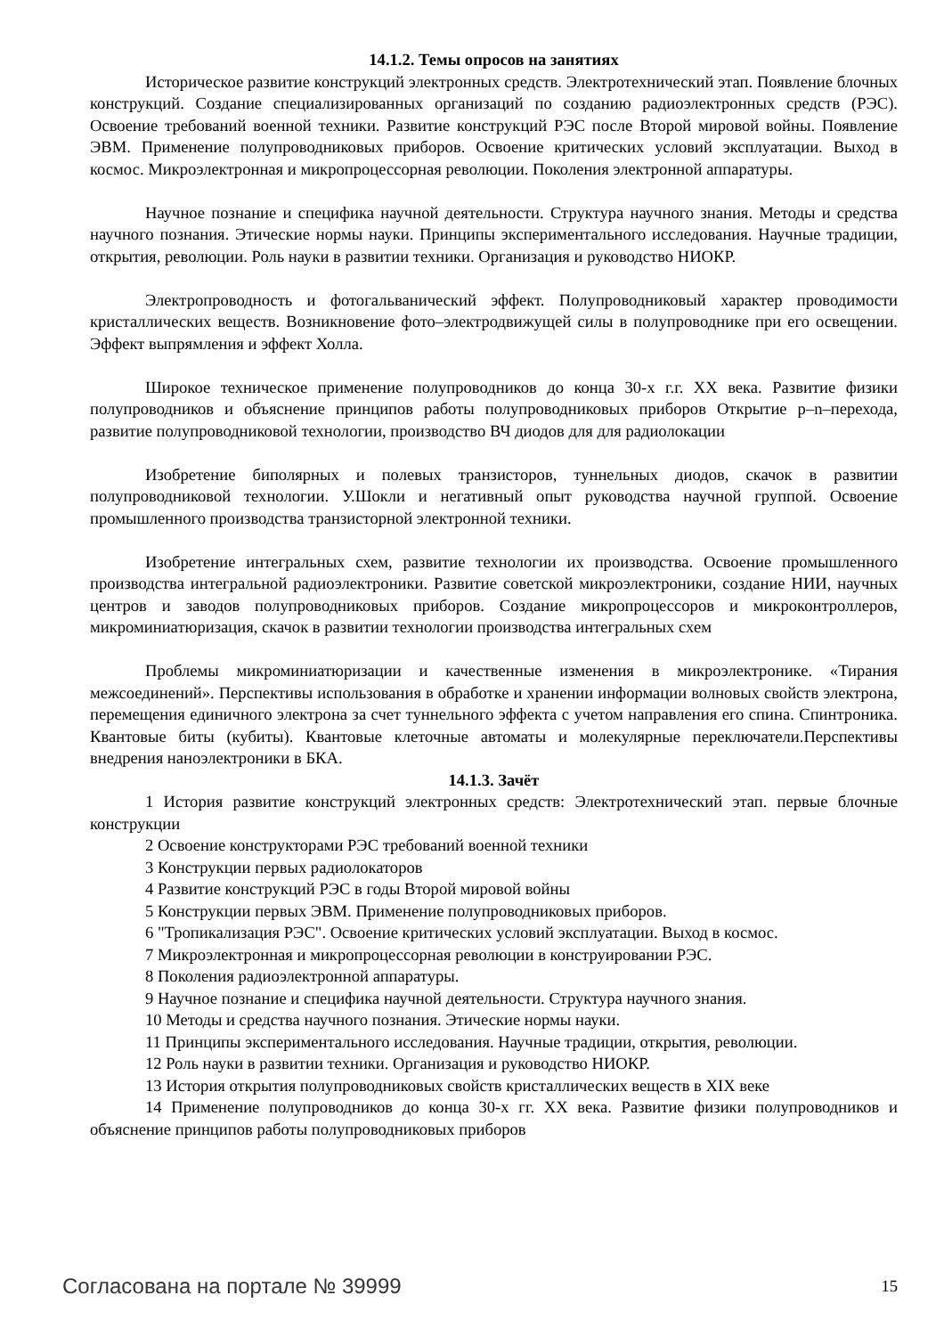14.1.2. Темы опросов на занятиях
Историческое развитие конструкций электронных средств. Электротехнический этап. Появление блочных конструкций. Создание специализированных организаций по созданию радиоэлектронных средств (РЭС). Освоение требований военной техники. Развитие конструкций РЭС после Второй мировой войны. Появление ЭВМ. Применение полупроводниковых приборов. Освоение критических условий эксплуатации. Выход в космос. Микроэлектронная и микропроцессорная революции. Поколения электронной аппаратуры.
Научное познание и специфика научной деятельности. Структура научного знания. Методы и средства научного познания. Этические нормы науки. Принципы экспериментального исследования. Научные традиции, открытия, революции. Роль науки в развитии техники. Организация и руководство НИОКР.
Электропроводность и фотогальванический эффект. Полупроводниковый характер проводимости кристаллических веществ. Возникновение фото–электродвижущей силы в полупроводнике при его освещении. Эффект выпрямления и эффект Холла.
Широкое техническое применение полупроводников до конца 30-х г.г. XX века. Развитие физики полупроводников и объяснение принципов работы полупроводниковых приборов Открытие p–n–перехода, развитие полупроводниковой технологии, производство ВЧ диодов для для радиолокации
Изобретение биполярных и полевых транзисторов, туннельных диодов, скачок в развитии полупроводниковой технологии. У.Шокли и негативный опыт руководства научной группой. Освоение промышленного производства транзисторной электронной техники.
Изобретение интегральных схем, развитие технологии их производства. Освоение промышленного производства интегральной радиоэлектроники. Развитие советской микроэлектроники, создание НИИ, научных центров и заводов полупроводниковых приборов. Создание микропроцессоров и микроконтроллеров, микроминиатюризация, скачок в развитии технологии производства интегральных схем
Проблемы микроминиатюризации и качественные изменения в микроэлектронике. «Тирания межсоединений». Перспективы использования в обработке и хранении информации волновых свойств электрона, перемещения единичного электрона за счет туннельного эффекта с учетом направления его спина. Спинтроника. Квантовые биты (кубиты). Квантовые клеточные автоматы и молекулярные переключатели.Перспективы внедрения наноэлектроники в БКА.
14.1.3. Зачёт
1 История развитие конструкций электронных средств: Электротехнический этап. первые блочные конструкции
2 Освоение конструкторами РЭС требований военной техники
3 Конструкции первых радиолокаторов
4 Развитие конструкций РЭС в годы Второй мировой войны
5 Конструкции первых ЭВМ. Применение полупроводниковых приборов.
6 "Тропикализация РЭС". Освоение критических условий эксплуатации. Выход в космос.
7 Микроэлектронная и микропроцессорная революции в конструировании РЭС.
8 Поколения радиоэлектронной аппаратуры.
9 Научное познание и специфика научной деятельности. Структура научного знания.
10 Методы и средства научного познания. Этические нормы науки.
11 Принципы экспериментального исследования. Научные традиции, открытия, революции.
12 Роль науки в развитии техники. Организация и руководство НИОКР.
13 История открытия полупроводниковых свойств кристаллических веществ в XIX веке
14 Применение полупроводников до конца 30-х гг. XX века. Развитие физики полупроводников и объяснение принципов работы полупроводниковых приборов
Согласована на портале № 39999 15